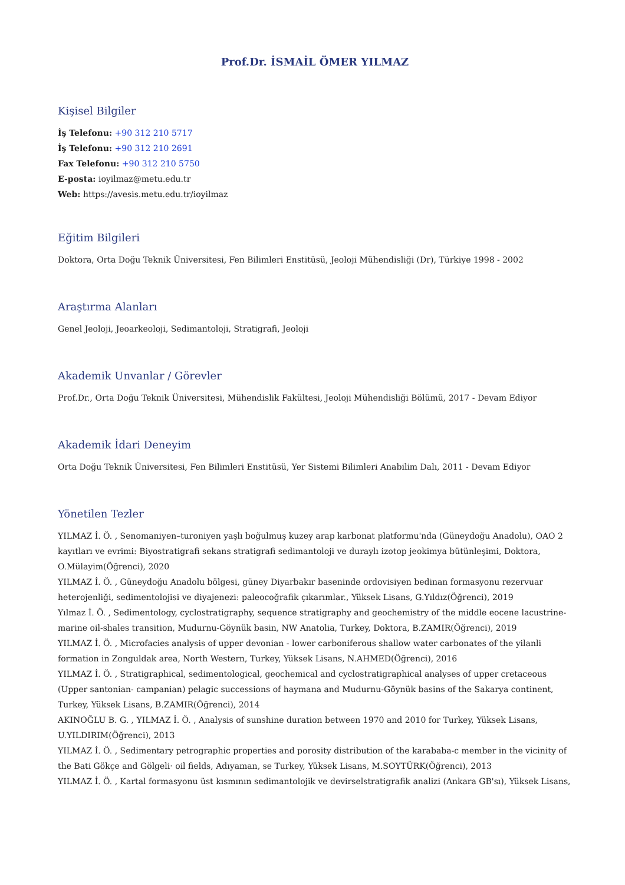Prof.Dr. İSMAİL ÖMER YILMAZ
Kişisel Bilgiler
İş Telefonu: +90 312 210 5717
İş Telefonu: +90 312 210 2691
Fax Telefonu: +90 312 210 5750
E-posta: ioyilmaz@metu.edu.tr
Web: https://avesis.metu.edu.tr/ioyilmaz
Eğitim Bilgileri
Doktora, Orta Doğu Teknik Üniversitesi, Fen Bilimleri Enstitüsü, Jeoloji Mühendisliği (Dr), Türkiye 1998 - 2002
Araştırma Alanları
Genel Jeoloji, Jeoarkeoloji, Sedimantoloji, Stratigrafi, Jeoloji
Akademik Unvanlar / Görevler
Prof.Dr., Orta Doğu Teknik Üniversitesi, Mühendislik Fakültesi, Jeoloji Mühendisliği Bölümü, 2017 - Devam Ediyor
Akademik İdari Deneyim
Orta Doğu Teknik Üniversitesi, Fen Bilimleri Enstitüsü, Yer Sistemi Bilimleri Anabilim Dalı, 2011 - Devam Ediyor
Yönetilen Tezler
YILMAZ İ. Ö. , Senomaniyen–turoniyen yaşlı boğulmuş kuzey arap karbonat platformu'nda (Güneydoğu Anadolu), OAO 2 kayıtları ve evrimi: Biyostratigrafi sekans stratigrafi sedimantoloji ve duraylı izotop jeokimya bütünleşimi, Doktora, O.Mülayim(Öğrenci), 2020
YILMAZ İ. Ö. , Güneydoğu Anadolu bölgesi, güney Diyarbakır baseninde ordovisiyen bedinan formasyonu rezervuar heterojenliği, sedimentolojisi ve diyajenezi: paleocoğrafik çıkarımlar., Yüksek Lisans, G.Yıldız(Öğrenci), 2019
Yılmaz İ. Ö. , Sedimentology, cyclostratigraphy, sequence stratigraphy and geochemistry of the middle eocene lacustrine-marine oil-shales transition, Mudurnu-Göynük basin, NW Anatolia, Turkey, Doktora, B.ZAMIR(Öğrenci), 2019
YILMAZ İ. Ö. , Microfacies analysis of upper devonian - lower carboniferous shallow water carbonates of the yilanli formation in Zonguldak area, North Western, Turkey, Yüksek Lisans, N.AHMED(Öğrenci), 2016
YILMAZ İ. Ö. , Stratigraphical, sedimentological, geochemical and cyclostratigraphical analyses of upper cretaceous (Upper santonian- campanian) pelagic successions of haymana and Mudurnu-Göynük basins of the Sakarya continent, Turkey, Yüksek Lisans, B.ZAMIR(Öğrenci), 2014
AKINOĞLU B. G. , YILMAZ İ. Ö. , Analysis of sunshine duration between 1970 and 2010 for Turkey, Yüksek Lisans, U.YILDIRIM(Öğrenci), 2013
YILMAZ İ. Ö. , Sedimentary petrographic properties and porosity distribution of the karababa-c member in the vicinity of the Bati Gökçe and Gölgeli· oil fields, Adıyaman, se Turkey, Yüksek Lisans, M.SOYTÜRK(Öğrenci), 2013
YILMAZ İ. Ö. , Kartal formasyonu üst kısmının sedimantolojik ve devirselstratigrafik analizi (Ankara GB'sı), Yüksek Lisans,